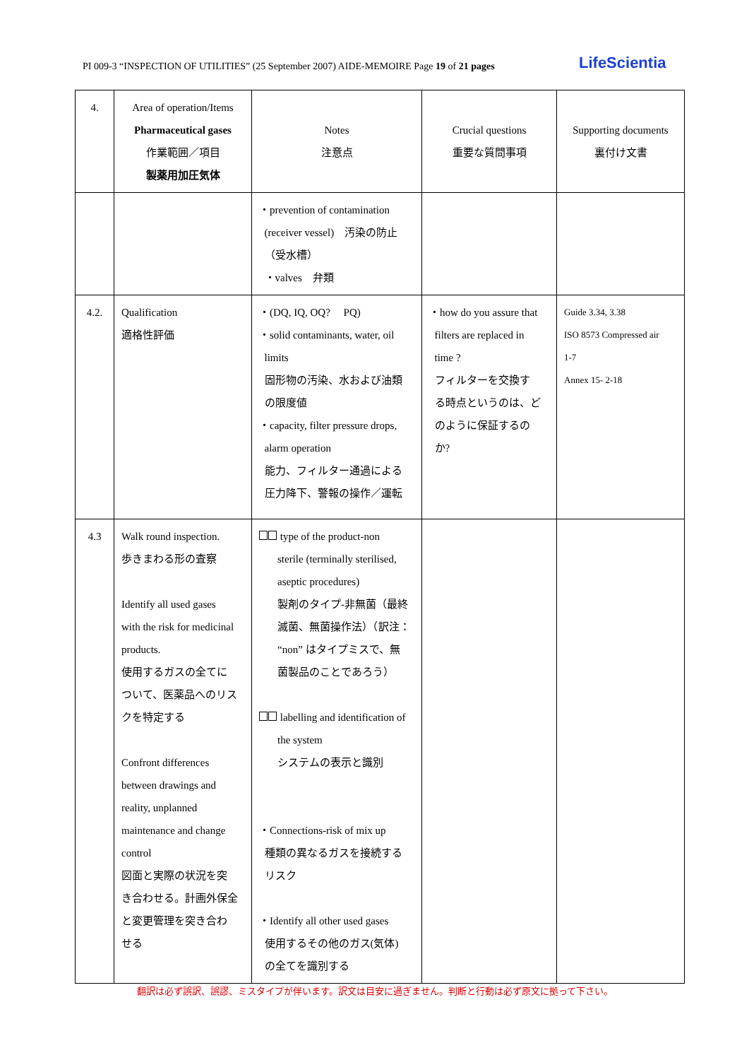PI 009-3 “INSPECTION OF UTILITIES” (25 September 2007) AIDE-MEMOIRE Page 19 of 21 pages LifeScientia
| 4. | Area of operation/Items Pharmaceutical gases 作業範囲／項目 製薬用加圧気体 | Notes 注意点 | Crucial questions 重要な質問事項 | Supporting documents 裏付け文書 |
| --- | --- | --- | --- | --- |
| | | ・prevention of contamination (receiver vessel) 汚染の防止 （受水槽） ・valves 弁類 | | |
| 4.2. | Qualification 適格性評価 | ・(DQ, IQ, OQ? PQ) ・solid contaminants, water, oil limits 固形物の汚染、水および油類 の限度値 ・capacity, filter pressure drops, alarm operation 能力、フィルター通過による 圧力降下、警報の操作／運転 | ・how do you assure that filters are replaced in time ? フィルターを交換す る時点というのは、ど のように保証するの か? | Guide 3.34, 3.38 ISO 8573 Compressed air 1-7 Annex 15- 2-18 |
| 4.3 | Walk round inspection. 歩きまわる形の査察 Identify all used gases with the risk for medicinal products. 使用するガスの全てに ついて、医薬品へのリス クを特定する Confront differences between drawings and reality, unplanned maintenance and change control 図面と実際の状況を突 き合わせる。計画外保全 と変更管理を突き合わ せる | type of the product-non sterile (terminally sterilised, aseptic procedures) 製剤のタイプ-非無菌（最終 滅菌、無菌操作法）（訳注： “non” はタイプミスで、無 菌製品のことであろう） labelling and identification of the system システムの表示と識別 ・Connections-risk of mix up 種類の異なるガスを接続する リスク ・Identify all other used gases 使用するその他のガス(気体) の全てを識別する | | |
翻訳は必ず誤訳、誤謬、ミスタイプが伴います。訳文は目安に過ぎません。判断と行動は必ず原文に拠って下さい。